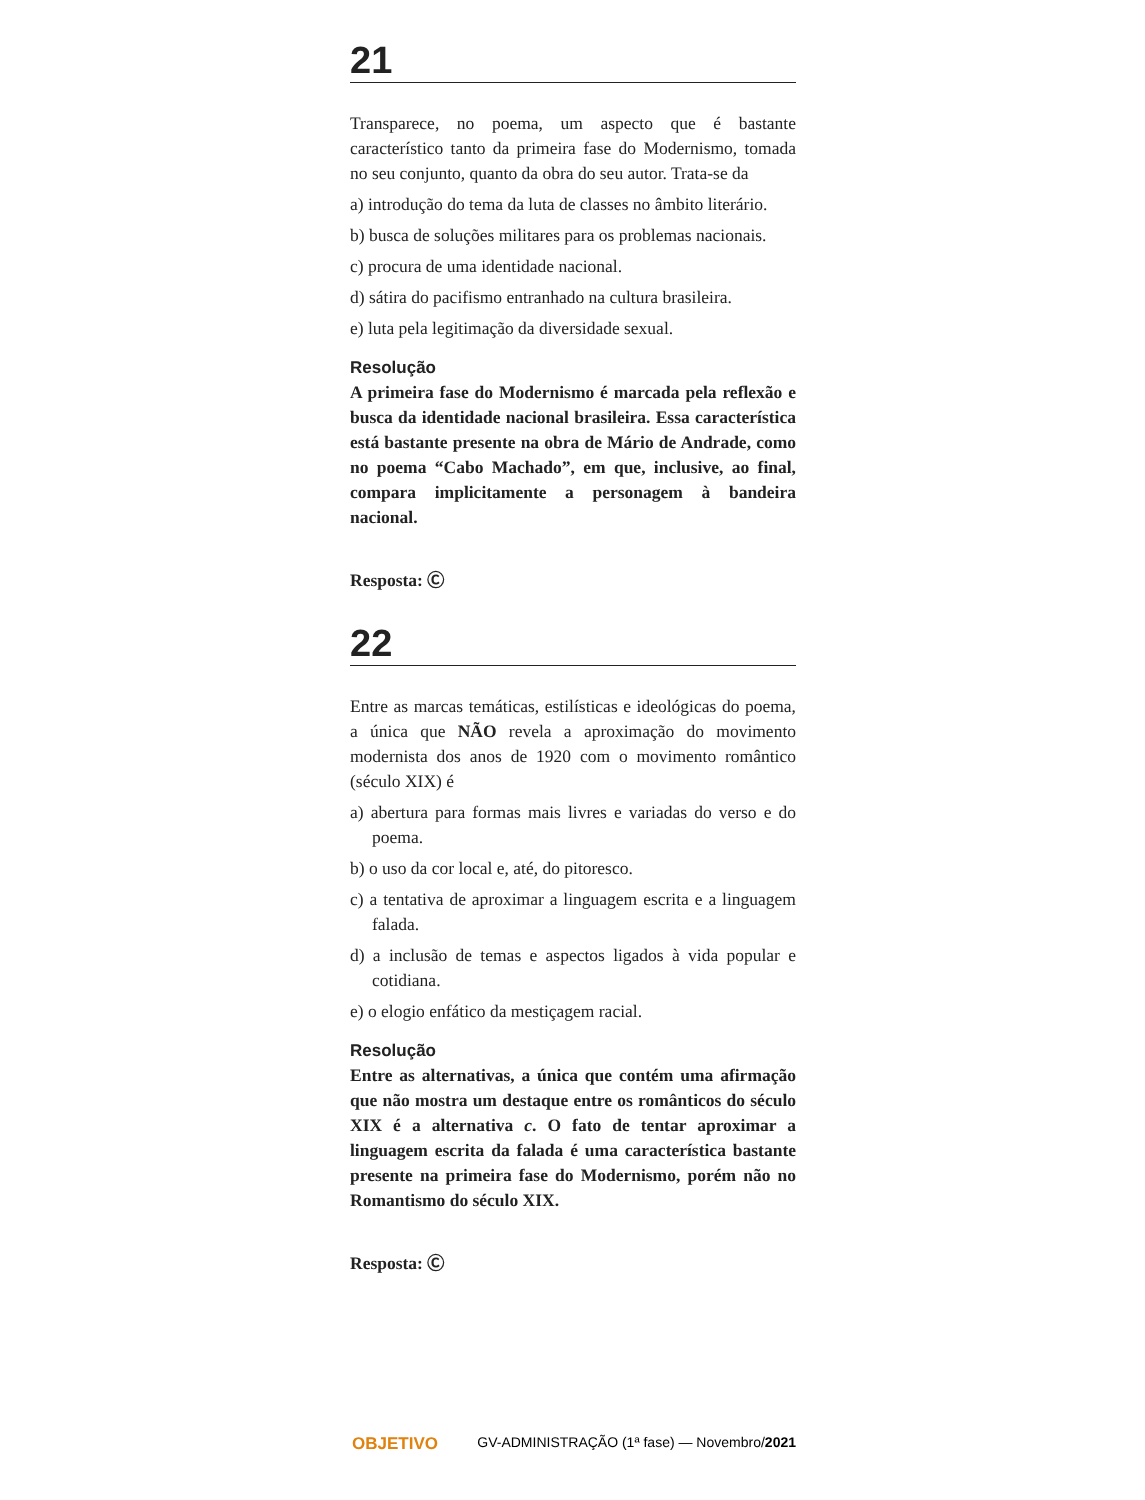21
Transparece, no poema, um aspecto que é bastante característico tanto da primeira fase do Modernismo, tomada no seu conjunto, quanto da obra do seu autor. Trata-se da
a) introdução do tema da luta de classes no âmbito literário.
b) busca de soluções militares para os problemas nacionais.
c) procura de uma identidade nacional.
d) sátira do pacifismo entranhado na cultura brasileira.
e) luta pela legitimação da diversidade sexual.
Resolução
A primeira fase do Modernismo é marcada pela reflexão e busca da identidade nacional brasileira. Essa característica está bastante presente na obra de Mário de Andrade, como no poema “Cabo Machado”, em que, inclusive, ao final, compara implicitamente a personagem à bandeira nacional.
Resposta: Ⓒ
22
Entre as marcas temáticas, estilísticas e ideológicas do poema, a única que NÃO revela a aproximação do movimento modernista dos anos de 1920 com o movimento romântico (século XIX) é
a) abertura para formas mais livres e variadas do verso e do poema.
b) o uso da cor local e, até, do pitoresco.
c) a tentativa de aproximar a linguagem escrita e a linguagem falada.
d) a inclusão de temas e aspectos ligados à vida popular e cotidiana.
e) o elogio enfático da mestiçagem racial.
Resolução
Entre as alternativas, a única que contém uma afirmação que não mostra um destaque entre os românticos do século XIX é a alternativa c. O fato de tentar aproximar a linguagem escrita da falada é uma característica bastante presente na primeira fase do Modernismo, porém não no Romantismo do século XIX.
Resposta: Ⓒ
OBJETIVO GV-ADMINISTRAÇÃO (1ª fase) — Novembro/2021